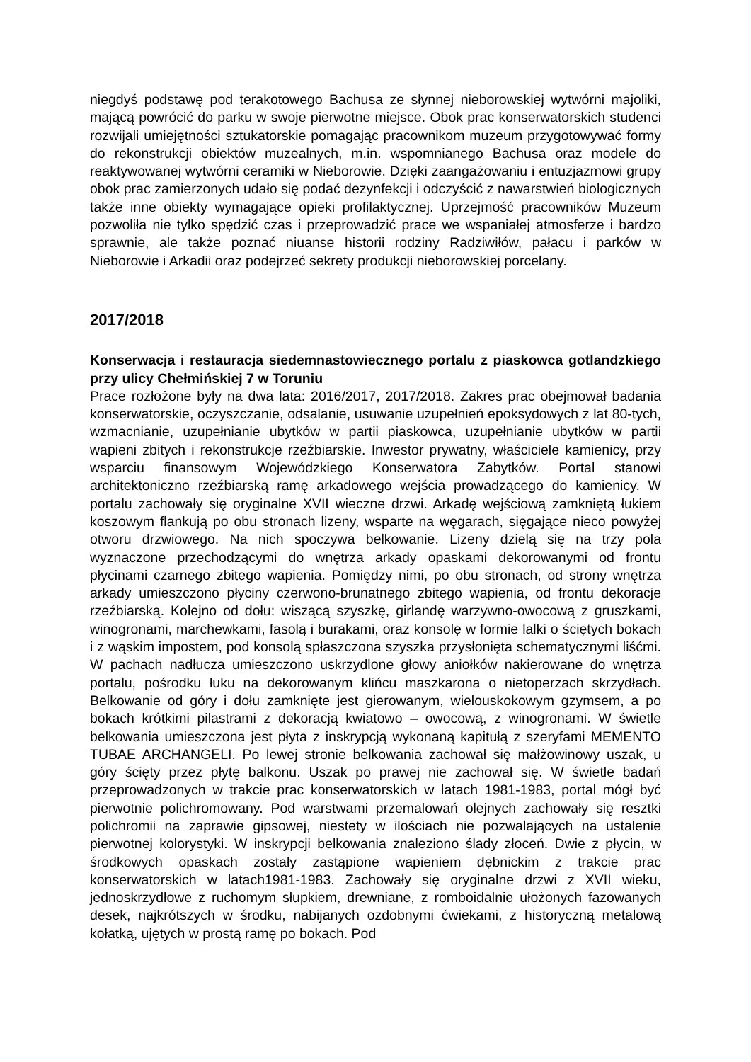niegdyś podstawę pod terakotowego Bachusa ze słynnej nieborowskiej wytwórni majoliki, mającą powrócić do parku w swoje pierwotne miejsce. Obok prac konserwatorskich studenci rozwijali umiejętności sztukatorskie pomagając pracownikom muzeum przygotowywać formy do rekonstrukcji obiektów muzealnych, m.in. wspomnianego Bachusa oraz modele do reaktywowanej wytwórni ceramiki w Nieborowie. Dzięki zaangażowaniu i entuzjazmowi grupy obok prac zamierzonych udało się podać dezynfekcji i odczyścić z nawarstwień biologicznych także inne obiekty wymagające opieki profilaktycznej. Uprzejmość pracowników Muzeum pozwoliła nie tylko spędzić czas i przeprowadzić prace we wspaniałej atmosferze i bardzo sprawnie, ale także poznać niuanse historii rodziny Radziwiłów, pałacu i parków w Nieborowie i Arkadii oraz podejrzeć sekrety produkcji nieborowskiej porcelany.
2017/2018
Konserwacja i restauracja siedemnastowiecznego portalu z piaskowca gotlandzkiego przy ulicy Chełmińskiej 7 w Toruniu
Prace rozłożone były na dwa lata: 2016/2017, 2017/2018. Zakres prac obejmował badania konserwatorskie, oczyszczanie, odsalanie, usuwanie uzupełnień epoksydowych z lat 80-tych, wzmacnianie, uzupełnianie ubytków w partii piaskowca, uzupełnianie ubytków w partii wapieni zbitych i rekonstrukcje rzeźbiarskie. Inwestor prywatny, właściciele kamienicy, przy wsparciu finansowym Wojewódzkiego Konserwatora Zabytków. Portal stanowi architektoniczno rzeźbiarską ramę arkadowego wejścia prowadzącego do kamienicy. W portalu zachowały się oryginalne XVII wieczne drzwi. Arkadę wejściową zamkniętą łukiem koszowym flankują po obu stronach lizeny, wsparte na węgarach, sięgające nieco powyżej otworu drzwiowego. Na nich spoczywa belkowanie. Lizeny dzielą się na trzy pola wyznaczone przechodzącymi do wnętrza arkady opaskami dekorowanymi od frontu płycinami czarnego zbitego wapienia. Pomiędzy nimi, po obu stronach, od strony wnętrza arkady umieszczono płyciny czerwono-brunatnego zbitego wapienia, od frontu dekoracje rzeźbiarską. Kolejno od dołu: wiszącą szyszkę, girlandę warzywno-owocową z gruszkami, winogronami, marchewkami, fasolą i burakami, oraz konsolę w formie lalki o ściętych bokach i z wąskim impostem, pod konsolą spłaszczona szyszka przysłonięta schematycznymi liśćmi. W pachach nadłucza umieszczono uskrzydlone głowy aniołków nakierowane do wnętrza portalu, pośrodku łuku na dekorowanym klińcu maszkarona o nietoperzach skrzydłach. Belkowanie od góry i dołu zamknięte jest gierowanym, wielouskokowym gzymsem, a po bokach krótkimi pilastrami z dekoracją kwiatowo – owocową, z winogronami. W świetle belkowania umieszczona jest płyta z inskrypcją wykonaną kapitułą z szeryfami MEMENTO TUBAE ARCHANGELI. Po lewej stronie belkowania zachował się małżowinowy uszak, u góry ścięty przez płytę balkonu. Uszak po prawej nie zachował się. W świetle badań przeprowadzonych w trakcie prac konserwatorskich w latach 1981-1983, portal mógł być pierwotnie polichromowany. Pod warstwami przemalowań olejnych zachowały się resztki polichromii na zaprawie gipsowej, niestety w ilościach nie pozwalających na ustalenie pierwotnej kolorystyki. W inskrypcji belkowania znaleziono ślady złoceń. Dwie z płycin, w środkowych opaskach zostały zastąpione wapieniem dębnickim z trakcie prac konserwatorskich w latach1981-1983. Zachowały się oryginalne drzwi z XVII wieku, jednoskrzydłowe z ruchomym słupkiem, drewniane, z romboidalnie ułożonych fazowanych desek, najkrótszych w środku, nabijanych ozdobnymi ćwiekami, z historyczną metalową kołatką, ujętych w prostą ramę po bokach. Pod